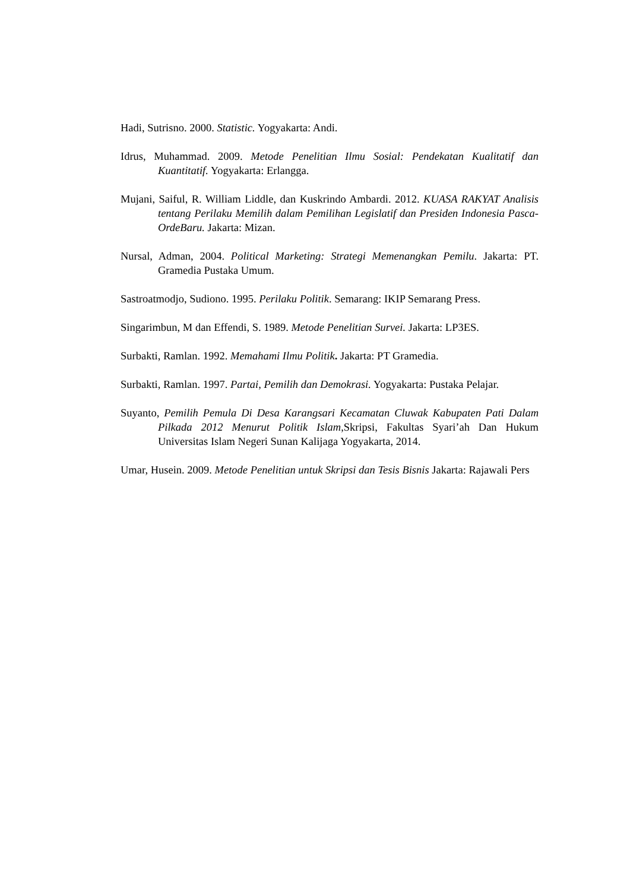Hadi, Sutrisno. 2000. Statistic. Yogyakarta: Andi.
Idrus, Muhammad. 2009. Metode Penelitian Ilmu Sosial: Pendekatan Kualitatif dan Kuantitatif. Yogyakarta: Erlangga.
Mujani, Saiful, R. William Liddle, dan Kuskrindo Ambardi. 2012. KUASA RAKYAT Analisis tentang Perilaku Memilih dalam Pemilihan Legislatif dan Presiden Indonesia Pasca-OrdeBaru. Jakarta: Mizan.
Nursal, Adman, 2004. Political Marketing: Strategi Memenangkan Pemilu. Jakarta: PT. Gramedia Pustaka Umum.
Sastroatmodjo, Sudiono. 1995. Perilaku Politik. Semarang: IKIP Semarang Press.
Singarimbun, M dan Effendi, S. 1989. Metode Penelitian Survei. Jakarta: LP3ES.
Surbakti, Ramlan. 1992. Memahami Ilmu Politik. Jakarta: PT Gramedia.
Surbakti, Ramlan. 1997. Partai, Pemilih dan Demokrasi. Yogyakarta: Pustaka Pelajar.
Suyanto, Pemilih Pemula Di Desa Karangsari Kecamatan Cluwak Kabupaten Pati Dalam Pilkada 2012 Menurut Politik Islam, Skripsi, Fakultas Syari’ah Dan Hukum Universitas Islam Negeri Sunan Kalijaga Yogyakarta, 2014.
Umar, Husein. 2009. Metode Penelitian untuk Skripsi dan Tesis Bisnis Jakarta: Rajawali Pers